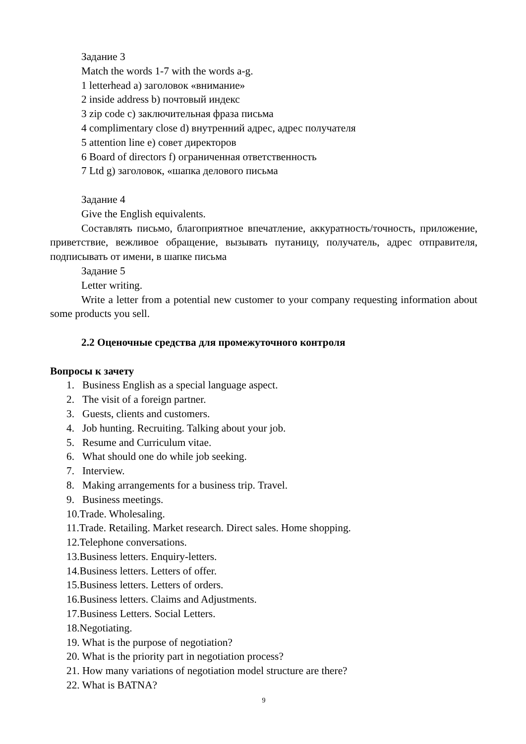Задание 3
Match the words 1-7 with the words a-g.
1 letterhead a) заголовок «внимание»
2 inside address b) почтовый индекс
3 zip code c) заключительная фраза письма
4 complimentary close d) внутренний адрес, адрес получателя
5 attention line e) совет директоров
6 Board of directors f) ограниченная ответственность
7 Ltd g) заголовок, «шапка делового письма
Задание 4
Give the English equivalents.
Составлять письмо, благоприятное впечатление, аккуратность/точность, приложение, приветствие, вежливое обращение, вызывать путаницу, получатель, адрес отправителя, подписывать от имени, в шапке письма
Задание 5
Letter writing.
Write a letter from a potential new customer to your company requesting information about some products you sell.
2.2 Оценочные средства для промежуточного контроля
Вопросы к зачету
1. Business English as a special language aspect.
2. The visit of a foreign partner.
3. Guests, clients and customers.
4. Job hunting. Recruiting. Talking about your job.
5. Resume and Curriculum vitae.
6. What should one do while job seeking.
7. Interview.
8. Making arrangements for a business trip. Travel.
9. Business meetings.
10.Trade. Wholesaling.
11.Trade. Retailing. Market research. Direct sales. Home shopping.
12.Telephone conversations.
13.Business letters. Enquiry-letters.
14.Business letters. Letters of offer.
15.Business letters. Letters of orders.
16.Business letters. Claims and Adjustments.
17.Business Letters. Social Letters.
18.Negotiating.
19. What is the purpose of negotiation?
20. What is the priority part in negotiation process?
21. How many variations of negotiation model structure are there?
22. What is BATNA?
9